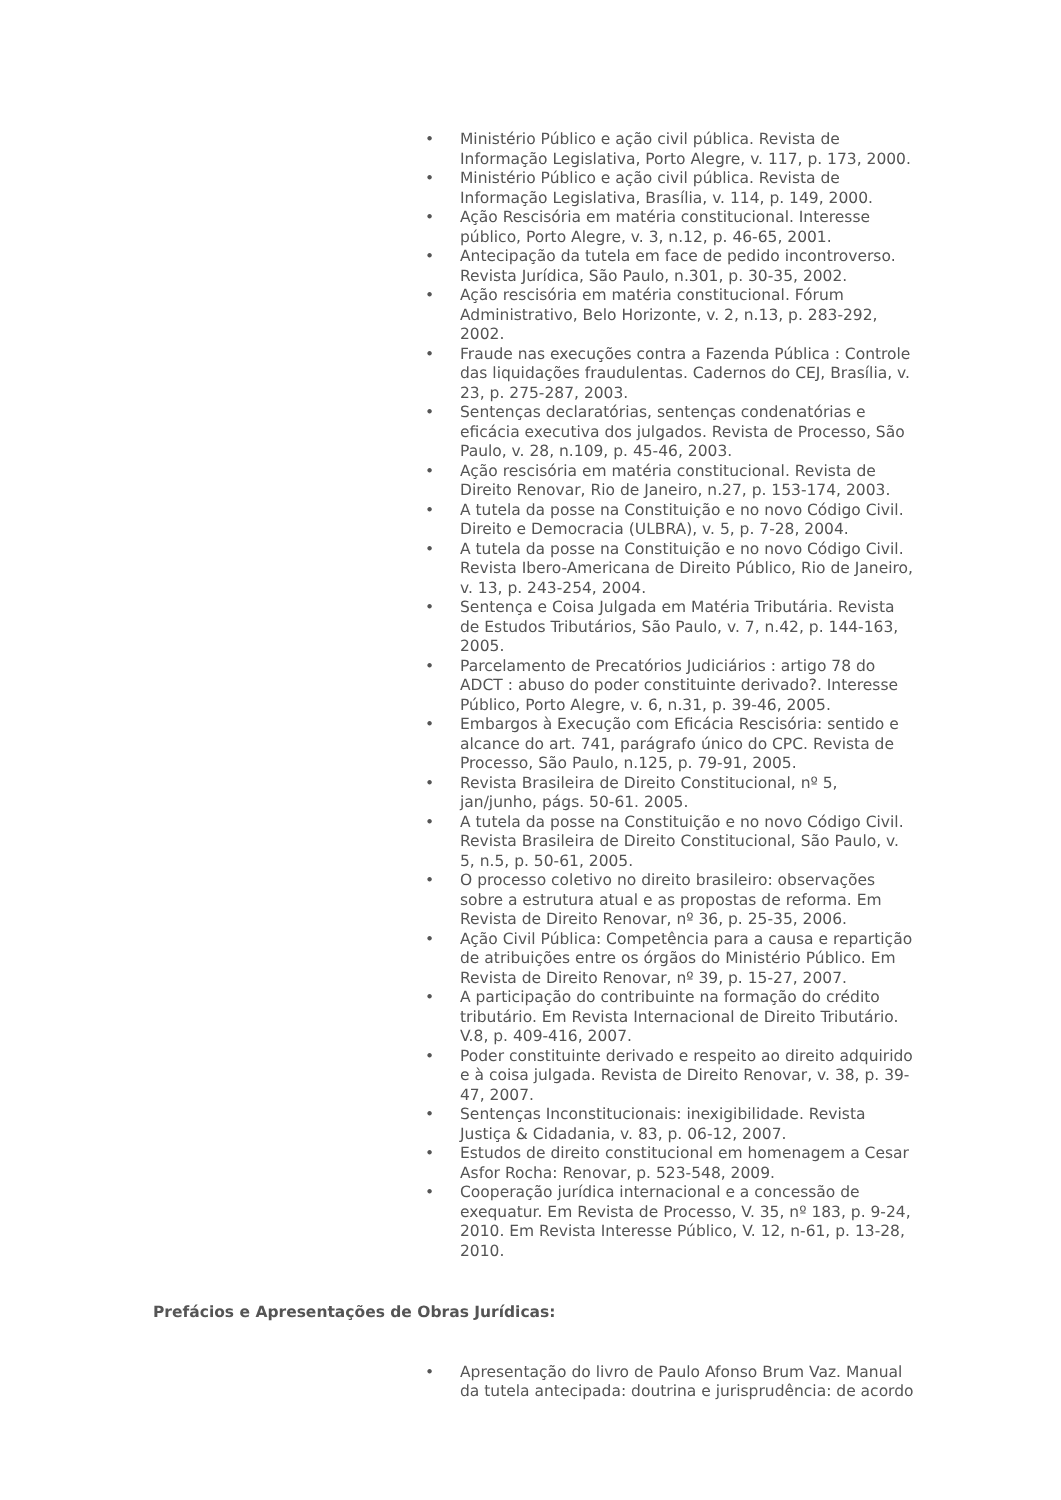• Ministério Público e ação civil pública. Revista de Informação Legislativa, Porto Alegre, v. 117, p. 173, 2000.
• Ministério Público e ação civil pública. Revista de Informação Legislativa, Brasília, v. 114, p. 149, 2000.
• Ação Rescisória em matéria constitucional. Interesse público, Porto Alegre, v. 3, n.12, p. 46-65, 2001.
• Antecipação da tutela em face de pedido incontroverso. Revista Jurídica, São Paulo, n.301, p. 30-35, 2002.
• Ação rescisória em matéria constitucional. Fórum Administrativo, Belo Horizonte, v. 2, n.13, p. 283-292, 2002.
• Fraude nas execuções contra a Fazenda Pública : Controle das liquidações fraudulentas. Cadernos do CEJ, Brasília, v. 23, p. 275-287, 2003.
• Sentenças declaratórias, sentenças condenatórias e eficácia executiva dos julgados. Revista de Processo, São Paulo, v. 28, n.109, p. 45-46, 2003.
• Ação rescisória em matéria constitucional. Revista de Direito Renovar, Rio de Janeiro, n.27, p. 153-174, 2003.
• A tutela da posse na Constituição e no novo Código Civil. Direito e Democracia (ULBRA), v. 5, p. 7-28, 2004.
• A tutela da posse na Constituição e no novo Código Civil. Revista Ibero-Americana de Direito Público, Rio de Janeiro, v. 13, p. 243-254, 2004.
• Sentença e Coisa Julgada em Matéria Tributária. Revista de Estudos Tributários, São Paulo, v. 7, n.42, p. 144-163, 2005.
• Parcelamento de Precatórios Judiciários : artigo 78 do ADCT : abuso do poder constituinte derivado?. Interesse Público, Porto Alegre, v. 6, n.31, p. 39-46, 2005.
• Embargos à Execução com Eficácia Rescisória: sentido e alcance do art. 741, parágrafo único do CPC. Revista de Processo, São Paulo, n.125, p. 79-91, 2005.
• Revista Brasileira de Direito Constitucional, nº 5, jan/junho, págs. 50-61. 2005.
• A tutela da posse na Constituição e no novo Código Civil. Revista Brasileira de Direito Constitucional, São Paulo, v. 5, n.5, p. 50-61, 2005.
• O processo coletivo no direito brasileiro: observações sobre a estrutura atual e as propostas de reforma. Em Revista de Direito Renovar, nº 36, p. 25-35, 2006.
• Ação Civil Pública: Competência para a causa e repartição de atribuições entre os órgãos do Ministério Público. Em Revista de Direito Renovar, nº 39, p. 15-27, 2007.
• A participação do contribuinte na formação do crédito tributário. Em Revista Internacional de Direito Tributário. V.8, p. 409-416, 2007.
• Poder constituinte derivado e respeito ao direito adquirido e à coisa julgada. Revista de Direito Renovar, v. 38, p. 39-47, 2007.
• Sentenças Inconstitucionais: inexigibilidade. Revista Justiça & Cidadania, v. 83, p. 06-12, 2007.
• Estudos de direito constitucional em homenagem a Cesar Asfor Rocha: Renovar, p. 523-548, 2009.
• Cooperação jurídica internacional e a concessão de exequatur. Em Revista de Processo, V. 35, nº 183, p. 9-24, 2010. Em Revista Interesse Público, V. 12, n-61, p. 13-28, 2010.
Prefácios e Apresentações de Obras Jurídicas:
• Apresentação do livro de Paulo Afonso Brum Vaz. Manual da tutela antecipada: doutrina e jurisprudência: de acordo